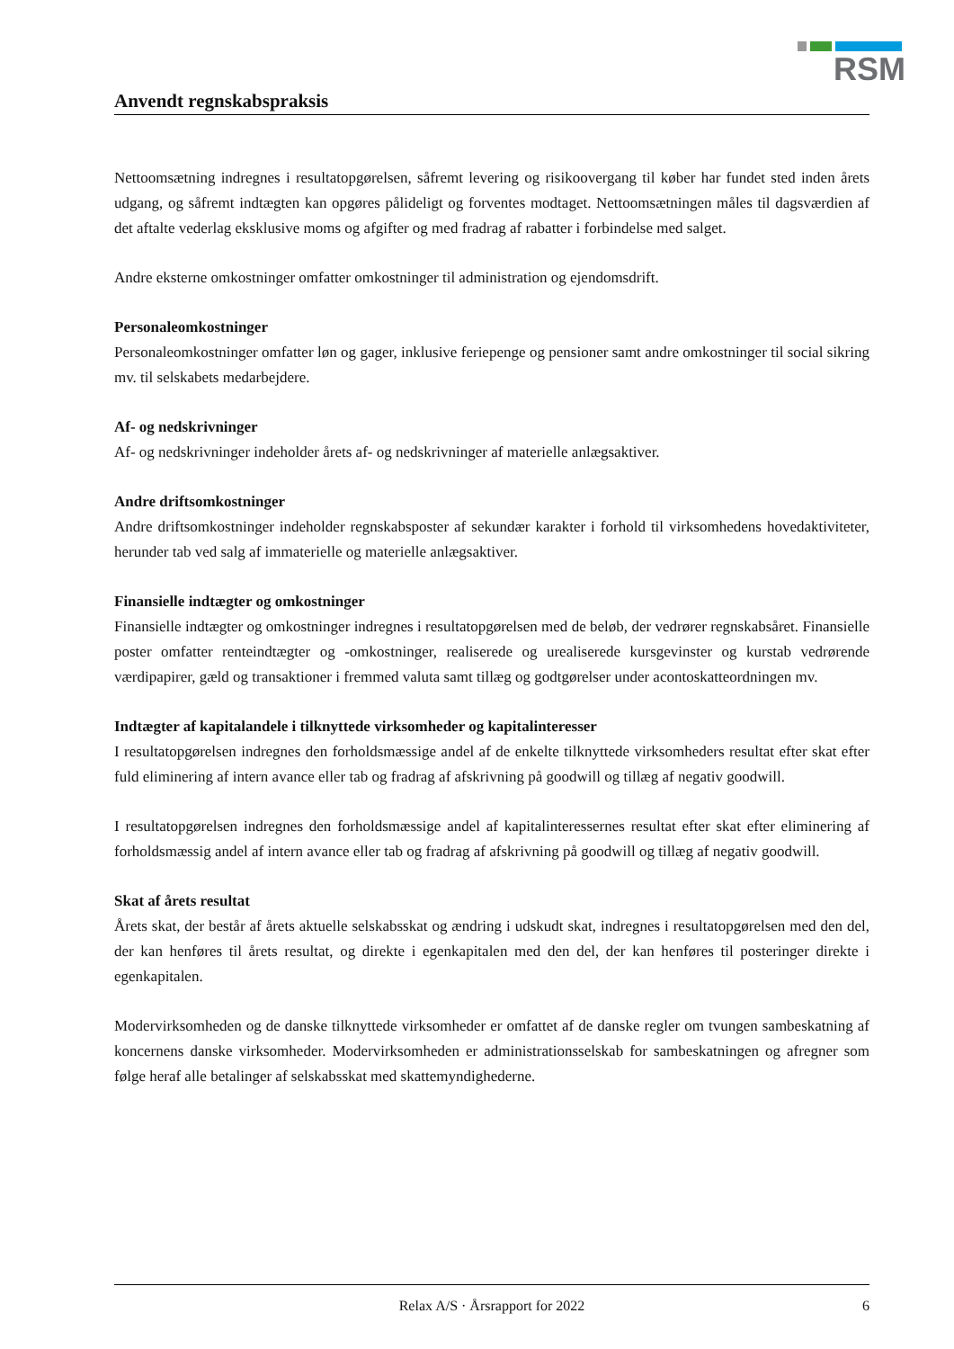RSM
Anvendt regnskabspraksis
Nettoomsætning indregnes i resultatopgørelsen, såfremt levering og risikoovergang til køber har fundet sted inden årets udgang, og såfremt indtægten kan opgøres pålideligt og forventes modtaget. Nettoomsætningen måles til dagsværdien af det aftalte vederlag eksklusive moms og afgifter og med fradrag af rabatter i forbindelse med salget.
Andre eksterne omkostninger omfatter omkostninger til administration og ejendomsdrift.
Personaleomkostninger
Personaleomkostninger omfatter løn og gager, inklusive feriepenge og pensioner samt andre omkostninger til social sikring mv. til selskabets medarbejdere.
Af- og nedskrivninger
Af- og nedskrivninger indeholder årets af- og nedskrivninger af materielle anlægsaktiver.
Andre driftsomkostninger
Andre driftsomkostninger indeholder regnskabsposter af sekundær karakter i forhold til virksomhedens hovedaktiviteter, herunder tab ved salg af immaterielle og materielle anlægsaktiver.
Finansielle indtægter og omkostninger
Finansielle indtægter og omkostninger indregnes i resultatopgørelsen med de beløb, der vedrører regnskabsåret. Finansielle poster omfatter renteindtægter og -omkostninger, realiserede og urealiserede kursgevinster og kurstab vedrørende værdipapirer, gæld og transaktioner i fremmed valuta samt tillæg og godtgørelser under acontoskatteordningen mv.
Indtægter af kapitalandele i tilknyttede virksomheder og kapitalinteresser
I resultatopgørelsen indregnes den forholdsmæssige andel af de enkelte tilknyttede virksomheders resultat efter skat efter fuld eliminering af intern avance eller tab og fradrag af afskrivning på goodwill og tillæg af negativ goodwill.
I resultatopgørelsen indregnes den forholdsmæssige andel af kapitalinteressernes resultat efter skat efter eliminering af forholdsmæssig andel af intern avance eller tab og fradrag af afskrivning på goodwill og tillæg af negativ goodwill.
Skat af årets resultat
Årets skat, der består af årets aktuelle selskabsskat og ændring i udskudt skat, indregnes i resultatopgørelsen med den del, der kan henføres til årets resultat, og direkte i egenkapitalen med den del, der kan henføres til posteringer direkte i egenkapitalen.
Modervirksomheden og de danske tilknyttede virksomheder er omfattet af de danske regler om tvungen sambeskatning af koncernens danske virksomheder. Modervirksomheden er administrationsselskab for sambeskatningen og afregner som følge heraf alle betalinger af selskabsskat med skattemyndighederne.
Relax A/S · Årsrapport for 2022 6